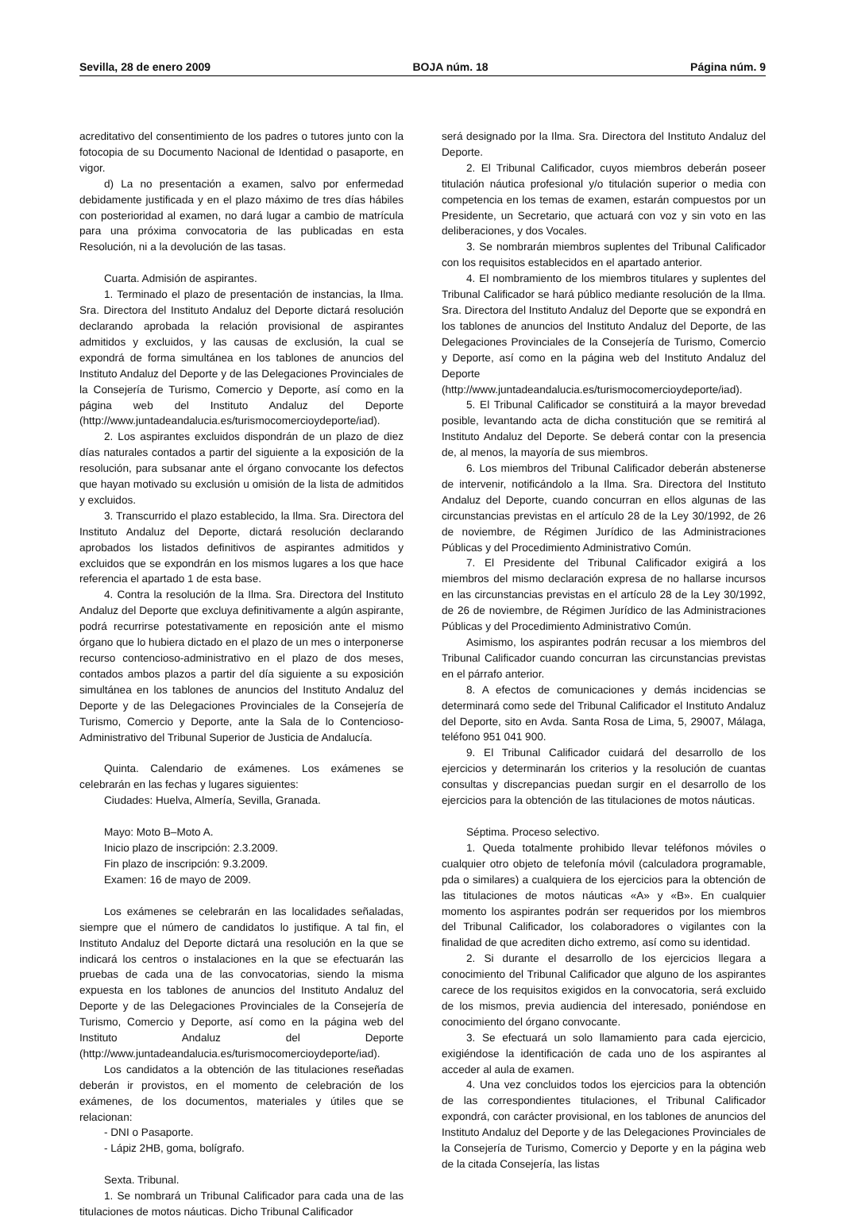Sevilla, 28 de enero 2009 BOJA núm. 18 Página núm. 9
acreditativo del consentimiento de los padres o tutores junto con la fotocopia de su Documento Nacional de Identidad o pasaporte, en vigor.
d) La no presentación a examen, salvo por enfermedad debidamente justificada y en el plazo máximo de tres días hábiles con posterioridad al examen, no dará lugar a cambio de matrícula para una próxima convocatoria de las publicadas en esta Resolución, ni a la devolución de las tasas.
Cuarta. Admisión de aspirantes.
1. Terminado el plazo de presentación de instancias, la Ilma. Sra. Directora del Instituto Andaluz del Deporte dictará resolución declarando aprobada la relación provisional de aspirantes admitidos y excluidos, y las causas de exclusión, la cual se expondrá de forma simultánea en los tablones de anuncios del Instituto Andaluz del Deporte y de las Delegaciones Provinciales de la Consejería de Turismo, Comercio y Deporte, así como en la página web del Instituto Andaluz del Deporte (http://www.juntadeandalucia.es/turismocomercioydeporte/iad).
2. Los aspirantes excluidos dispondrán de un plazo de diez días naturales contados a partir del siguiente a la exposición de la resolución, para subsanar ante el órgano convocante los defectos que hayan motivado su exclusión u omisión de la lista de admitidos y excluidos.
3. Transcurrido el plazo establecido, la Ilma. Sra. Directora del Instituto Andaluz del Deporte, dictará resolución declarando aprobados los listados definitivos de aspirantes admitidos y excluidos que se expondrán en los mismos lugares a los que hace referencia el apartado 1 de esta base.
4. Contra la resolución de la Ilma. Sra. Directora del Instituto Andaluz del Deporte que excluya definitivamente a algún aspirante, podrá recurrirse potestativamente en reposición ante el mismo órgano que lo hubiera dictado en el plazo de un mes o interponerse recurso contencioso-administrativo en el plazo de dos meses, contados ambos plazos a partir del día siguiente a su exposición simultánea en los tablones de anuncios del Instituto Andaluz del Deporte y de las Delegaciones Provinciales de la Consejería de Turismo, Comercio y Deporte, ante la Sala de lo Contencioso-Administrativo del Tribunal Superior de Justicia de Andalucía.
Quinta. Calendario de exámenes. Los exámenes se celebrarán en las fechas y lugares siguientes:
Ciudades: Huelva, Almería, Sevilla, Granada.
Mayo: Moto B–Moto A.
Inicio plazo de inscripción: 2.3.2009.
Fin plazo de inscripción: 9.3.2009.
Examen: 16 de mayo de 2009.
Los exámenes se celebrarán en las localidades señaladas, siempre que el número de candidatos lo justifique. A tal fin, el Instituto Andaluz del Deporte dictará una resolución en la que se indicará los centros o instalaciones en la que se efectuarán las pruebas de cada una de las convocatorias, siendo la misma expuesta en los tablones de anuncios del Instituto Andaluz del Deporte y de las Delegaciones Provinciales de la Consejería de Turismo, Comercio y Deporte, así como en la página web del Instituto Andaluz del Deporte (http://www.juntadeandalucia.es/turismocomercioydeporte/iad).
Los candidatos a la obtención de las titulaciones reseñadas deberán ir provistos, en el momento de celebración de los exámenes, de los documentos, materiales y útiles que se relacionan:
- DNI o Pasaporte.
- Lápiz 2HB, goma, bolígrafo.
Sexta. Tribunal.
1. Se nombrará un Tribunal Calificador para cada una de las titulaciones de motos náuticas. Dicho Tribunal Calificador
será designado por la Ilma. Sra. Directora del Instituto Andaluz del Deporte.
2. El Tribunal Calificador, cuyos miembros deberán poseer titulación náutica profesional y/o titulación superior o media con competencia en los temas de examen, estarán compuestos por un Presidente, un Secretario, que actuará con voz y sin voto en las deliberaciones, y dos Vocales.
3. Se nombrarán miembros suplentes del Tribunal Calificador con los requisitos establecidos en el apartado anterior.
4. El nombramiento de los miembros titulares y suplentes del Tribunal Calificador se hará público mediante resolución de la Ilma. Sra. Directora del Instituto Andaluz del Deporte que se expondrá en los tablones de anuncios del Instituto Andaluz del Deporte, de las Delegaciones Provinciales de la Consejería de Turismo, Comercio y Deporte, así como en la página web del Instituto Andaluz del Deporte (http://www.juntadeandalucia.es/turismocomercioydeporte/iad).
5. El Tribunal Calificador se constituirá a la mayor brevedad posible, levantando acta de dicha constitución que se remitirá al Instituto Andaluz del Deporte. Se deberá contar con la presencia de, al menos, la mayoría de sus miembros.
6. Los miembros del Tribunal Calificador deberán abstenerse de intervenir, notificándolo a la Ilma. Sra. Directora del Instituto Andaluz del Deporte, cuando concurran en ellos algunas de las circunstancias previstas en el artículo 28 de la Ley 30/1992, de 26 de noviembre, de Régimen Jurídico de las Administraciones Públicas y del Procedimiento Administrativo Común.
7. El Presidente del Tribunal Calificador exigirá a los miembros del mismo declaración expresa de no hallarse incursos en las circunstancias previstas en el artículo 28 de la Ley 30/1992, de 26 de noviembre, de Régimen Jurídico de las Administraciones Públicas y del Procedimiento Administrativo Común.
Asimismo, los aspirantes podrán recusar a los miembros del Tribunal Calificador cuando concurran las circunstancias previstas en el párrafo anterior.
8. A efectos de comunicaciones y demás incidencias se determinará como sede del Tribunal Calificador el Instituto Andaluz del Deporte, sito en Avda. Santa Rosa de Lima, 5, 29007, Málaga, teléfono 951 041 900.
9. El Tribunal Calificador cuidará del desarrollo de los ejercicios y determinarán los criterios y la resolución de cuantas consultas y discrepancias puedan surgir en el desarrollo de los ejercicios para la obtención de las titulaciones de motos náuticas.
Séptima. Proceso selectivo.
1. Queda totalmente prohibido llevar teléfonos móviles o cualquier otro objeto de telefonía móvil (calculadora programable, pda o similares) a cualquiera de los ejercicios para la obtención de las titulaciones de motos náuticas «A» y «B». En cualquier momento los aspirantes podrán ser requeridos por los miembros del Tribunal Calificador, los colaboradores o vigilantes con la finalidad de que acrediten dicho extremo, así como su identidad.
2. Si durante el desarrollo de los ejercicios llegara a conocimiento del Tribunal Calificador que alguno de los aspirantes carece de los requisitos exigidos en la convocatoria, será excluido de los mismos, previa audiencia del interesado, poniéndose en conocimiento del órgano convocante.
3. Se efectuará un solo llamamiento para cada ejercicio, exigiéndose la identificación de cada uno de los aspirantes al acceder al aula de examen.
4. Una vez concluidos todos los ejercicios para la obtención de las correspondientes titulaciones, el Tribunal Calificador expondrá, con carácter provisional, en los tablones de anuncios del Instituto Andaluz del Deporte y de las Delegaciones Provinciales de la Consejería de Turismo, Comercio y Deporte y en la página web de la citada Consejería, las listas